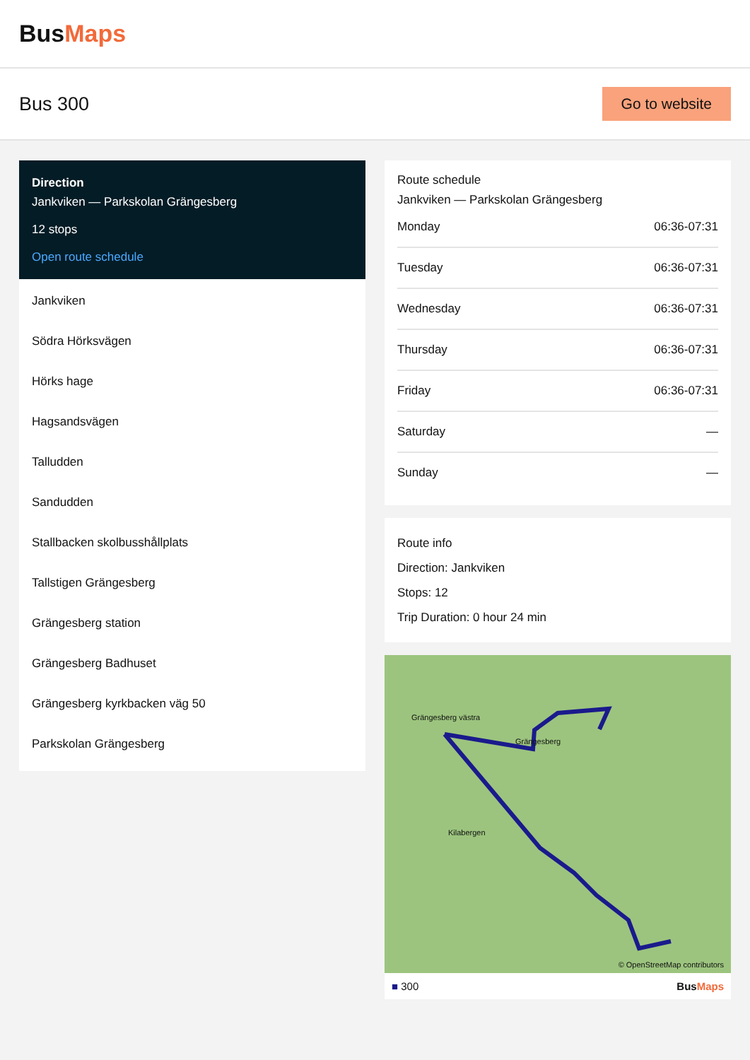BusMaps
Bus 300
Go to website
Direction
Jankviken — Parkskolan Grängesberg
12 stops
Open route schedule
Jankviken
Södra Hörksvägen
Hörks hage
Hagsandsvägen
Talludden
Sandudden
Stallbacken skolbusshållplats
Tallstigen Grängesberg
Grängesberg station
Grängesberg Badhuset
Grängesberg kyrkbacken väg 50
Parkskolan Grängesberg
Route schedule
Jankviken — Parkskolan Grängesberg
| Monday | 06:36-07:31 |
| Tuesday | 06:36-07:31 |
| Wednesday | 06:36-07:31 |
| Thursday | 06:36-07:31 |
| Friday | 06:36-07:31 |
| Saturday | — |
| Sunday | — |
Route info
Direction: Jankviken
Stops: 12
Trip Duration: 0 hour 24 min
Grängesberg västra
Grängesberg
Kilabergen
© OpenStreetMap contributors
■ 300 BusMaps